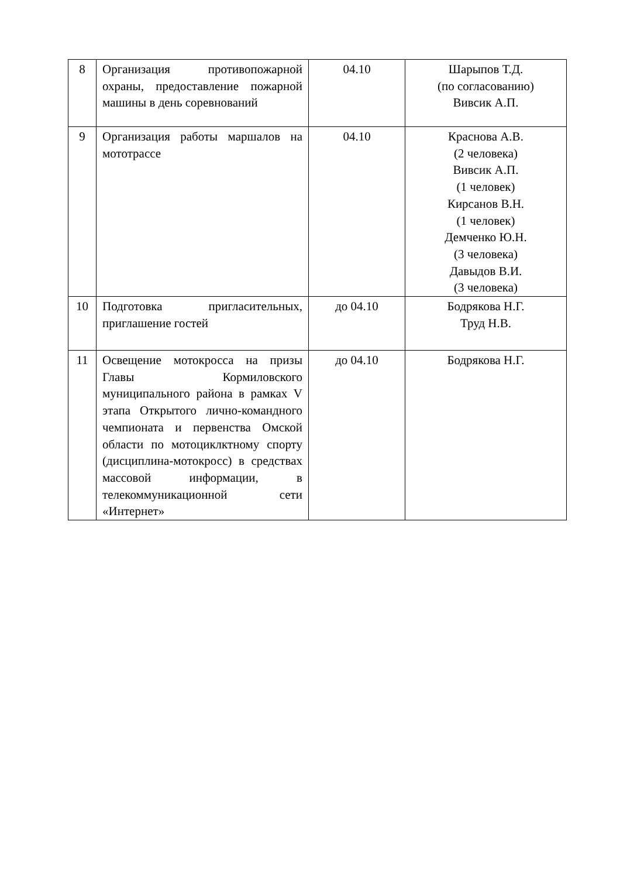| 8 | Организация противопожарной охраны, предоставление пожарной машины в день соревнований | 04.10 | Шарыпов Т.Д. (по согласованию) Вивсик А.П. |
| 9 | Организация работы маршалов на мототрассе | 04.10 | Краснова А.В. (2 человека) Вивсик А.П. (1 человек) Кирсанов В.Н. (1 человек) Демченко Ю.Н. (3 человека) Давыдов В.И. (3 человека) |
| 10 | Подготовка пригласительных, приглашение гостей | до 04.10 | Бодрякова Н.Г. Труд Н.В. |
| 11 | Освещение мотокросса на призы Главы Кормиловского муниципального района в рамках V этапа Открытого лично-командного чемпионата и первенства Омской области по мотоциклктному спорту (дисциплина-мотокросс) в средствах массовой информации, в телекоммуникационной сети «Интернет» | до 04.10 | Бодрякова Н.Г. |